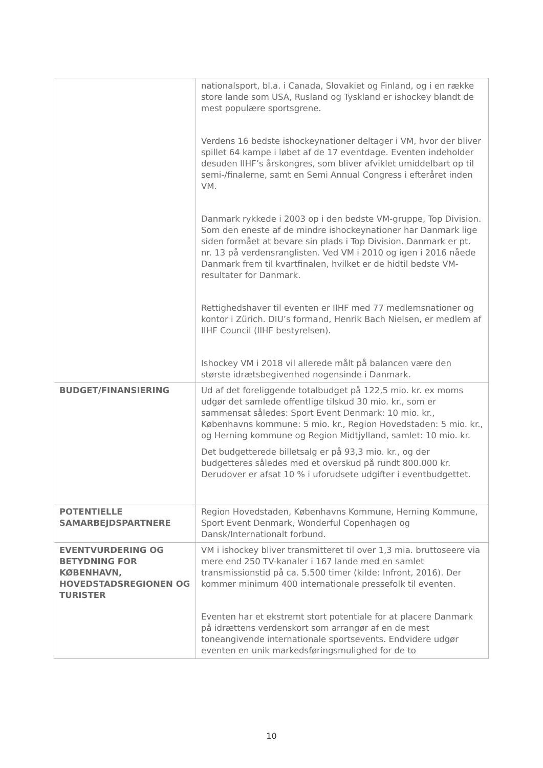| | nationalsport, bl.a. i Canada, Slovakiet og Finland, og i en række store lande som USA, Rusland og Tyskland er ishockey blandt de mest populære sportsgrene. Verdens 16 bedste ishockeynationer deltager i VM, hvor der bliver spillet 64 kampe i løbet af de 17 eventdage. Eventen indeholder desuden IIHF’s årskongres, som bliver afviklet umiddelbart op til semi-/finalerne, samt en Semi Annual Congress i efteråret inden VM. Danmark rykkede i 2003 op i den bedste VM-gruppe, Top Division. Som den eneste af de mindre ishockeynationer har Danmark lige siden formået at bevare sin plads i Top Division. Danmark er pt. nr. 13 på verdensranglisten. Ved VM i 2010 og igen i 2016 nåede Danmark frem til kvartfinalen, hvilket er de hidtil bedste VM-resultater for Danmark. Rettighedshaver til eventen er IIHF med 77 medlemsnationer og kontor i Zürich. DIU’s formand, Henrik Bach Nielsen, er medlem af IIHF Council (IIHF bestyrelsen). Ishockey VM i 2018 vil allerede målt på balancen være den største idrætsbegivenhed nogensinde i Danmark. |
| BUDGET/FINANSIERING | Ud af det foreliggende totalbudget på 122,5 mio. kr. ex moms udgør det samlede offentlige tilskud 30 mio. kr., som er sammensat således: Sport Event Denmark: 10 mio. kr., Københavns kommune: 5 mio. kr., Region Hovedstaden: 5 mio. kr., og Herning kommune og Region Midtjylland, samlet: 10 mio. kr. Det budgetterede billetsalg er på 93,3 mio. kr., og der budgetteres således med et overskud på rundt 800.000 kr. Derudover er afsat 10 % i uforudsete udgifter i eventbudgettet. |
| POTENTIELLE SAMARBEJDSPARTNERE | Region Hovedstaden, Københavns Kommune, Herning Kommune, Sport Event Denmark, Wonderful Copenhagen og Dansk/Internationalt forbund. |
| EVENTVURDERING OG BETYDNING FOR KØBENHAVN, HOVEDSTADSREGIONEN OG TURISTER | VM i ishockey bliver transmitteret til over 1,3 mia. bruttoseere via mere end 250 TV-kanaler i 167 lande med en samlet transmissionstid på ca. 5.500 timer (kilde: Infront, 2016). Der kommer minimum 400 internationale pressefolk til eventen. Eventen har et ekstremt stort potentiale for at placere Danmark på idrættens verdenskort som arrangør af en de mest toneangivende internationale sportsevents. Endvidere udgør eventen en unik markedsføringsmulighed for de to |
10